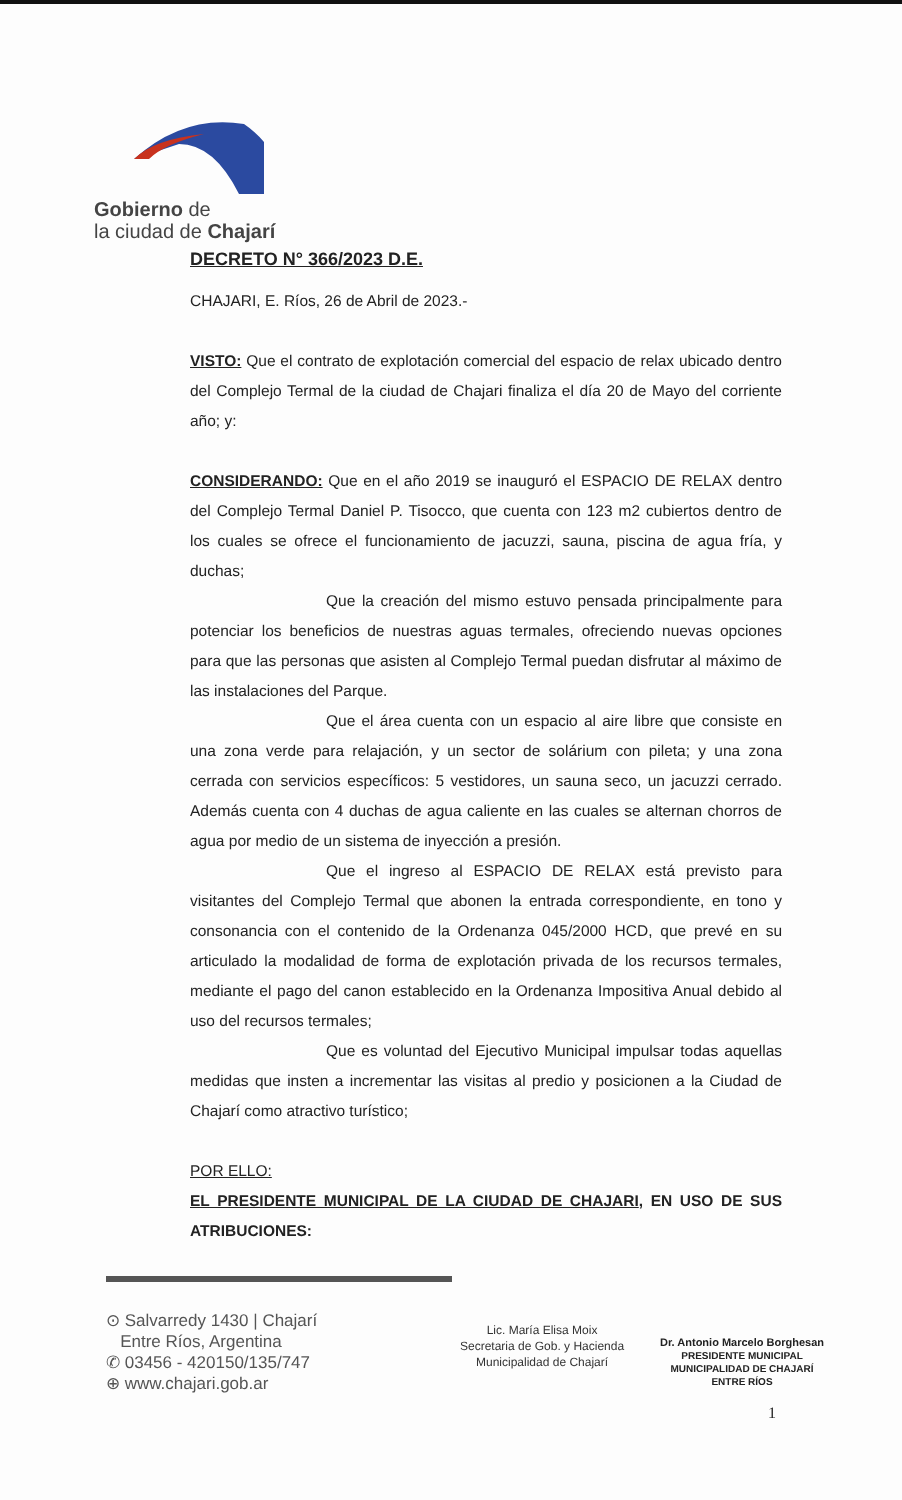Gobierno de
la ciudad de Chajarí
DECRETO N° 366/2023 D.E.
CHAJARI, E. Ríos, 26 de Abril de 2023.-
VISTO: Que el contrato de explotación comercial del espacio de relax ubicado dentro del Complejo Termal de la ciudad de Chajari finaliza el día 20 de Mayo del corriente año; y:
CONSIDERANDO: Que en el año 2019 se inauguró el ESPACIO DE RELAX dentro del Complejo Termal Daniel P. Tisocco, que cuenta con 123 m2 cubiertos dentro de los cuales se ofrece el funcionamiento de jacuzzi, sauna, piscina de agua fría, y duchas;
Que la creación del mismo estuvo pensada principalmente para potenciar los beneficios de nuestras aguas termales, ofreciendo nuevas opciones para que las personas que asisten al Complejo Termal puedan disfrutar al máximo de las instalaciones del Parque.
Que el área cuenta con un espacio al aire libre que consiste en una zona verde para relajación, y un sector de solárium con pileta; y una zona cerrada con servicios específicos: 5 vestidores, un sauna seco, un jacuzzi cerrado. Además cuenta con 4 duchas de agua caliente en las cuales se alternan chorros de agua por medio de un sistema de inyección a presión.
Que el ingreso al ESPACIO DE RELAX está previsto para visitantes del Complejo Termal que abonen la entrada correspondiente, en tono y consonancia con el contenido de la Ordenanza 045/2000 HCD, que prevé en su articulado la modalidad de forma de explotación privada de los recursos termales, mediante el pago del canon establecido en la Ordenanza Impositiva Anual debido al uso del recursos termales;
Que es voluntad del Ejecutivo Municipal impulsar todas aquellas medidas que insten a incrementar las visitas al predio y posicionen a la Ciudad de Chajarí como atractivo turístico;
POR ELLO:
EL PRESIDENTE MUNICIPAL DE LA CIUDAD DE CHAJARI, EN USO DE SUS ATRIBUCIONES:
⊙ Salvarredy 1430 | Chajarí
Entre Ríos, Argentina
✆ 03456 - 420150/135/747
⊕ www.chajari.gob.ar
Lic. María Elisa Moix
Secretaria de Gob. y Hacienda
Municipalidad de Chajarí
Dr. Antonio Marcelo Borghesan
PRESIDENTE MUNICIPAL
MUNICIPALIDAD DE CHAJARÍ
ENTRE RÍOS
1